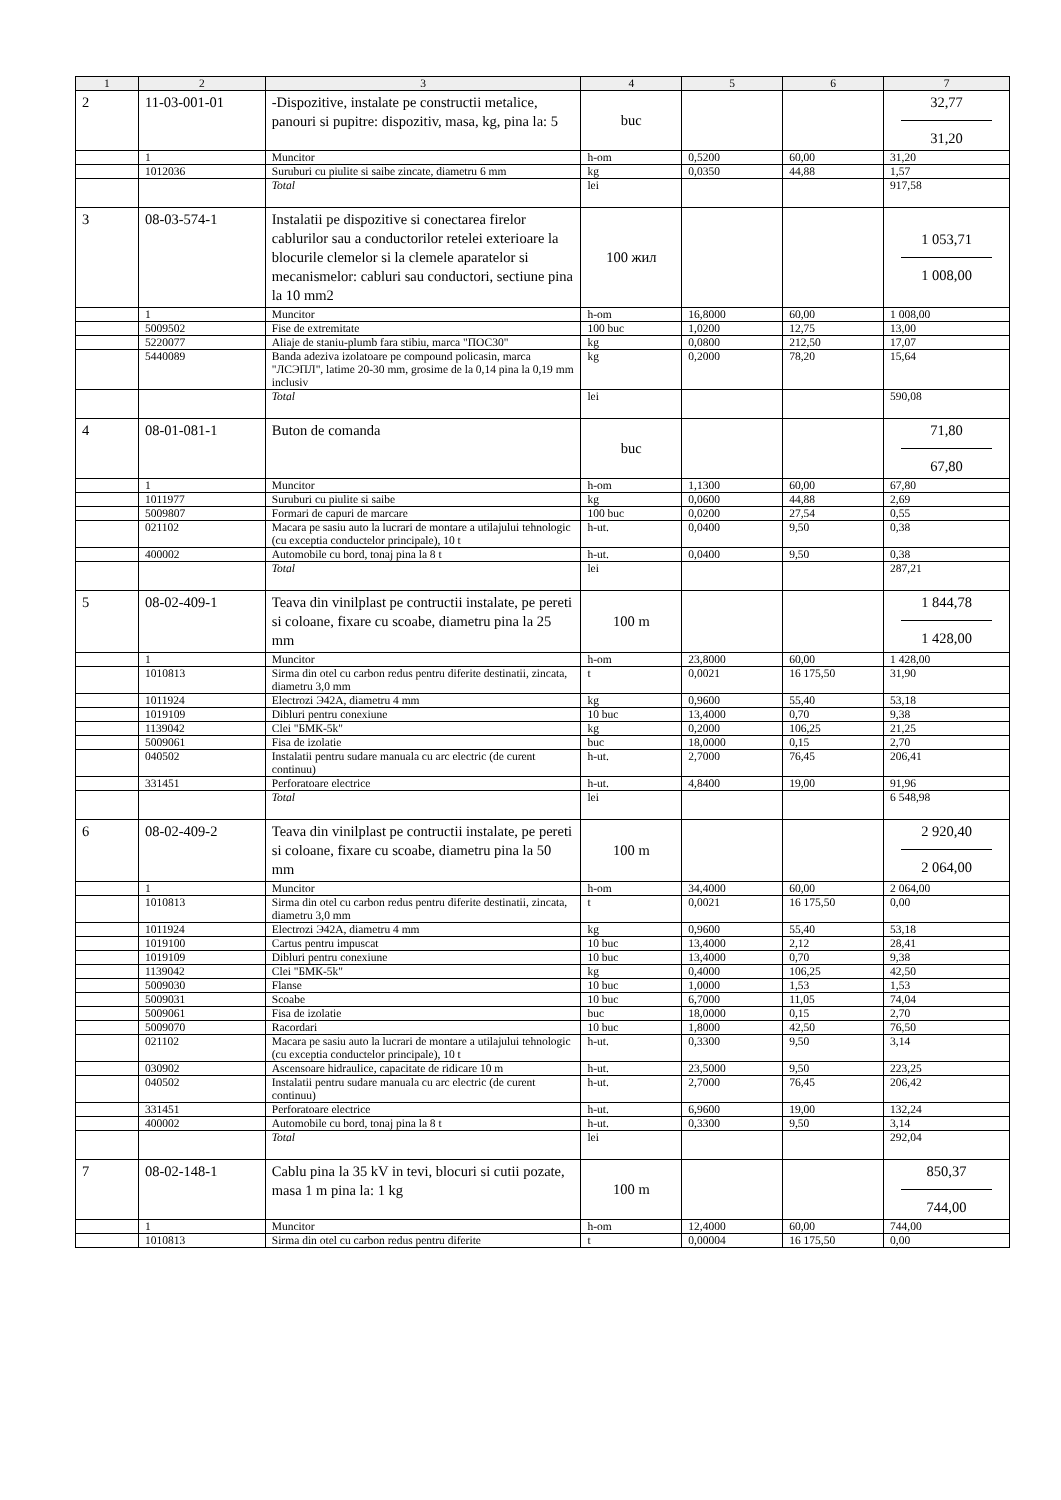| 1 | 2 | 3 | 4 | 5 | 6 | 7 |
| --- | --- | --- | --- | --- | --- | --- |
| 2 | 11-03-001-01 | -Dispozitive, instalate pe constructii metalice, panouri si pupitre: dispozitiv, masa, kg, pina la: 5 | buc | | | 32,77 31,20 |
| | 1 | Muncitor | h-om | 0,5200 | 60,00 | 31,20 |
| | 1012036 | Suruburi cu piulite si saibe zincate, diametru 6 mm | kg | 0,0350 | 44,88 | 1,57 |
| | | Total | lei | | | 917,58 |
| 3 | 08-03-574-1 | Instalatii pe dispozitive si conectarea firelor cablurilor sau a conductorilor retelei exterioare la blocurile clemelor si la clemele aparatelor si mecanismelor: cabluri sau conductori, sectiune pina la 10 mm2 | 100 жил | | | 1 053,71 1 008,00 |
| | 1 | Muncitor | h-om | 16,8000 | 60,00 | 1 008,00 |
| | 5009502 | Fise de extremitate | 100 buc | 1,0200 | 12,75 | 13,00 |
| | 5220077 | Aliaje de staniu-plumb fara stibiu, marca "ПОС30" | kg | 0,0800 | 212,50 | 17,07 |
| | 5440089 | Banda adeziva izolatoare pe compound policasin, marca "ЛСЭПЛ", latime 20-30 mm, grosime de la 0,14 pina la 0,19 mm inclusiv | kg | 0,2000 | 78,20 | 15,64 |
| | | Total | lei | | | 590,08 |
| 4 | 08-01-081-1 | Buton de comanda | buc | | | 71,80 67,80 |
| | 1 | Muncitor | h-om | 1,1300 | 60,00 | 67,80 |
| | 1011977 | Suruburi cu piulite si saibe | kg | 0,0600 | 44,88 | 2,69 |
| | 5009807 | Formari de capuri de marcare | 100 buc | 0,0200 | 27,54 | 0,55 |
| | 021102 | Macara pe sasiu auto la lucrari de montare a utilajului tehnologic (cu exceptia conductelor principale), 10 t | h-ut. | 0,0400 | 9,50 | 0,38 |
| | 400002 | Automobile cu bord, tonaj pina la 8 t | h-ut. | 0,0400 | 9,50 | 0,38 |
| | | Total | lei | | | 287,21 |
| 5 | 08-02-409-1 | Teava din vinilplast pe contructii instalate, pe pereti si coloane, fixare cu scoabe, diametru pina la 25 mm | 100 m | | | 1 844,78 1 428,00 |
| | 1 | Muncitor | h-om | 23,8000 | 60,00 | 1 428,00 |
| | 1010813 | Sirma din otel cu carbon redus pentru diferite destinatii, zincata, diametru 3,0 mm | t | 0,0021 | 16 175,50 | 31,90 |
| | 1011924 | Electrozi Э42А, diametru 4 mm | kg | 0,9600 | 55,40 | 53,18 |
| | 1019109 | Dibluri pentru conexiune | 10 buc | 13,4000 | 0,70 | 9,38 |
| | 1139042 | Clei "БМК-5k" | kg | 0,2000 | 106,25 | 21,25 |
| | 5009061 | Fisa de izolatie | buc | 18,0000 | 0,15 | 2,70 |
| | 040502 | Instalatii pentru sudare manuala cu arc electric (de curent continuu) | h-ut. | 2,7000 | 76,45 | 206,41 |
| | 331451 | Perforatoare electrice | h-ut. | 4,8400 | 19,00 | 91,96 |
| | | Total | lei | | | 6 548,98 |
| 6 | 08-02-409-2 | Teava din vinilplast pe contructii instalate, pe pereti si coloane, fixare cu scoabe, diametru pina la 50 mm | 100 m | | | 2 920,40 2 064,00 |
| | 1 | Muncitor | h-om | 34,4000 | 60,00 | 2 064,00 |
| | 1010813 | Sirma din otel cu carbon redus pentru diferite destinatii, zincata, diametru 3,0 mm | t | 0,0021 | 16 175,50 | 0,00 |
| | 1011924 | Electrozi Э42А, diametru 4 mm | kg | 0,9600 | 55,40 | 53,18 |
| | 1019100 | Cartus pentru impuscat | 10 buc | 13,4000 | 2,12 | 28,41 |
| | 1019109 | Dibluri pentru conexiune | 10 buc | 13,4000 | 0,70 | 9,38 |
| | 1139042 | Clei "БМК-5k" | kg | 0,4000 | 106,25 | 42,50 |
| | 5009030 | Flanse | 10 buc | 1,0000 | 1,53 | 1,53 |
| | 5009031 | Scoabe | 10 buc | 6,7000 | 11,05 | 74,04 |
| | 5009061 | Fisa de izolatie | buc | 18,0000 | 0,15 | 2,70 |
| | 5009070 | Racordari | 10 buc | 1,8000 | 42,50 | 76,50 |
| | 021102 | Macara pe sasiu auto la lucrari de montare a utilajului tehnologic (cu exceptia conductelor principale), 10 t | h-ut. | 0,3300 | 9,50 | 3,14 |
| | 030902 | Ascensoare hidraulice, capacitate de ridicare 10 m | h-ut. | 23,5000 | 9,50 | 223,25 |
| | 040502 | Instalatii pentru sudare manuala cu arc electric (de curent continuu) | h-ut. | 2,7000 | 76,45 | 206,42 |
| | 331451 | Perforatoare electrice | h-ut. | 6,9600 | 19,00 | 132,24 |
| | 400002 | Automobile cu bord, tonaj pina la 8 t | h-ut. | 0,3300 | 9,50 | 3,14 |
| | | Total | lei | | | 292,04 |
| 7 | 08-02-148-1 | Cablu pina la 35 kV in tevi, blocuri si cutii pozate, masa 1 m pina la: 1 kg | 100 m | | | 850,37 744,00 |
| | 1 | Muncitor | h-om | 12,4000 | 60,00 | 744,00 |
| | 1010813 | Sirma din otel cu carbon redus pentru diferite | t | 0,00004 | 16 175,50 | 0,00 |